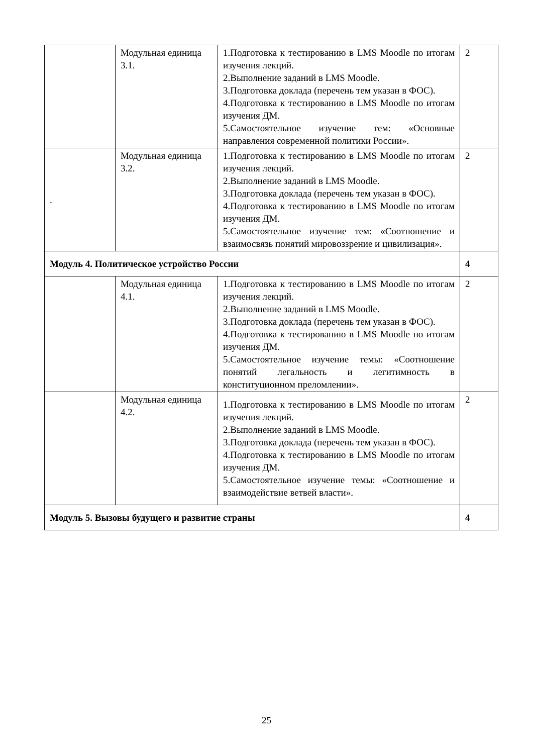| | Модульная единица 3.1. | 1.Подготовка к тестированию в LMS Moodle по итогам изучения лекций. 2.Выполнение заданий в LMS Moodle. 3.Подготовка доклада (перечень тем указан в ФОС). 4.Подготовка к тестированию в LMS Moodle по итогам изучения ДМ. 5.Самостоятельное изучение тем: «Основные направления современной политики России». | 2 |
| . | Модульная единица 3.2. | 1.Подготовка к тестированию в LMS Moodle по итогам изучения лекций. 2.Выполнение заданий в LMS Moodle. 3.Подготовка доклада (перечень тем указан в ФОС). 4.Подготовка к тестированию в LMS Moodle по итогам изучения ДМ. 5.Самостоятельное изучение тем: «Соотношение и взаимосвязь понятий мировоззрение и цивилизация». | 2 |
| Модуль 4. Политическое устройство России | | | 4 |
| | Модульная единица 4.1. | 1.Подготовка к тестированию в LMS Moodle по итогам изучения лекций. 2.Выполнение заданий в LMS Moodle. 3.Подготовка доклада (перечень тем указан в ФОС). 4.Подготовка к тестированию в LMS Moodle по итогам изучения ДМ. 5.Самостоятельное изучение темы: «Соотношение понятий легальность и легитимность в конституционном преломлении». | 2 |
| | Модульная единица 4.2. | 1.Подготовка к тестированию в LMS Moodle по итогам изучения лекций. 2.Выполнение заданий в LMS Moodle. 3.Подготовка доклада (перечень тем указан в ФОС). 4.Подготовка к тестированию в LMS Moodle по итогам изучения ДМ. 5.Самостоятельное изучение темы: «Соотношение и взаимодействие ветвей власти». | 2 |
| Модуль 5. Вызовы будущего и развитие страны | | | 4 |
25